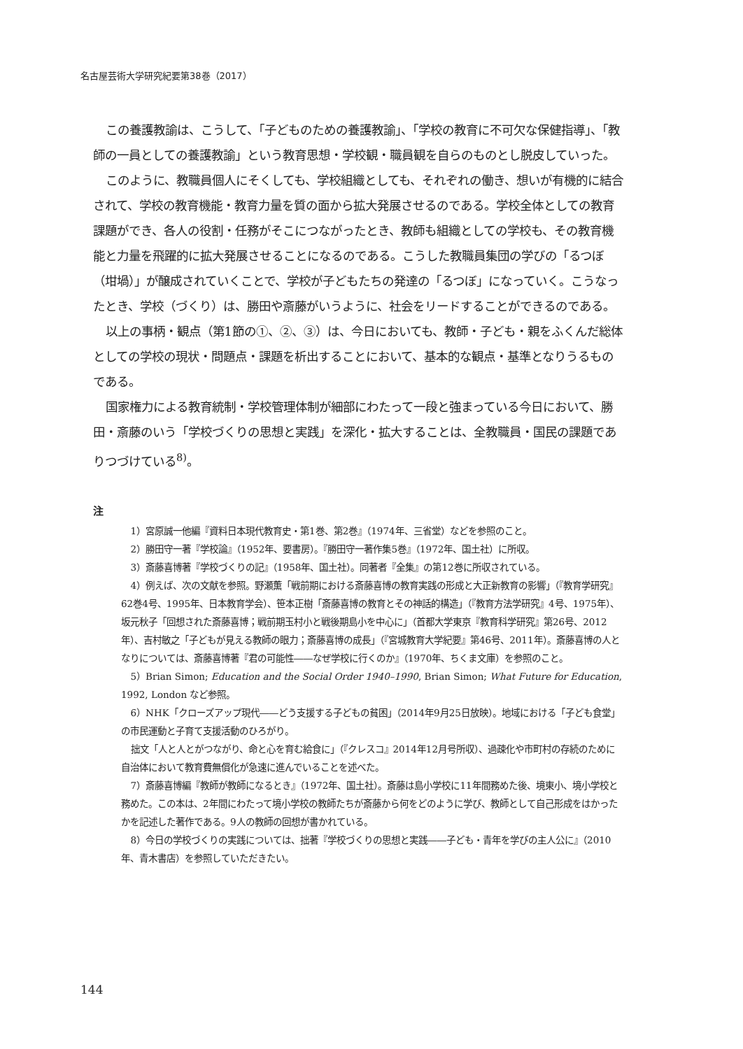名古屋芸術大学研究紀要第38巻（2017）
この養護教諭は、こうして、「子どものための養護教諭」、「学校の教育に不可欠な保健指導」、「教師の一員としての養護教諭」という教育思想・学校観・職員観を自らのものとし脱皮していった。
このように、教職員個人にそくしても、学校組織としても、それぞれの働き、想いが有機的に結合されて、学校の教育機能・教育力量を質の面から拡大発展させるのである。学校全体としての教育課題ができ、各人の役割・任務がそこにつながったとき、教師も組織としての学校も、その教育機能と力量を飛躍的に拡大発展させることになるのである。こうした教職員集団の学びの「るつぼ（坩堝）」が醸成されていくことで、学校が子どもたちの発達の「るつぼ」になっていく。こうなったとき、学校（づくり）は、勝田や斎藤がいうように、社会をリードすることができるのである。
以上の事柄・観点（第1節の①、②、③）は、今日においても、教師・子ども・親をふくんだ総体としての学校の現状・問題点・課題を析出することにおいて、基本的な観点・基準となりうるものである。
国家権力による教育統制・学校管理体制が細部にわたって一段と強まっている今日において、勝田・斎藤のいう「学校づくりの思想と実践」を深化・拡大することは、全教職員・国民の課題でありつづけている<sup>8)</sup>。
注
1）宮原誠一他編『資料日本現代教育史・第1巻、第2巻』（1974年、三省堂）などを参照のこと。
2）勝田守一著『学校論』（1952年、要書房）。『勝田守一著作集5巻』（1972年、国土社）に所収。
3）斎藤喜博著『学校づくりの記』（1958年、国土社）。同著者『全集』の第12巻に所収されている。
4）例えば、次の文献を参照。野瀬薫「戦前期における斎藤喜博の教育実践の形成と大正新教育の影響」（『教育学研究』62巻4号、1995年、日本教育学会）、笹本正樹「斎藤喜博の教育とその神話的構造」（『教育方法学研究』4号、1975年）、坂元秋子「回想された斎藤喜博；戦前期玉村小と戦後期島小を中心に」（首都大学東京『教育科学研究』第26号、2012年）、吉村敏之「子どもが見える教師の眼力；斎藤喜博の成長」（『宮城教育大学紀要』第46号、2011年）。斎藤喜博の人となりについては、斎藤喜博著『君の可能性――なぜ学校に行くのか』（1970年、ちくま文庫）を参照のこと。
5）Brian Simon; Education and the Social Order 1940–1990, Brian Simon; What Future for Education, 1992, London など参照。
6）NHK「クローズアップ現代――どう支援する子どもの貧困」（2014年9月25日放映）。地域における「子ども食堂」の市民運動と子育て支援活動のひろがり。
拙文「人と人とがつながり、命と心を育む給食に」（『クレスコ』2014年12月号所収）、過疎化や市町村の存続のために自治体において教育費無償化が急速に進んでいることを述べた。
7）斎藤喜博編『教師が教師になるとき』（1972年、国土社）。斎藤は島小学校に11年間務めた後、境東小、境小学校と務めた。この本は、2年間にわたって境小学校の教師たちが斎藤から何をどのように学び、教師として自己形成をはかったかを記述した著作である。9人の教師の回想が書かれている。
8）今日の学校づくりの実践については、拙著『学校づくりの思想と実践――子ども・青年を学びの主人公に』（2010年、青木書店）を参照していただきたい。
144